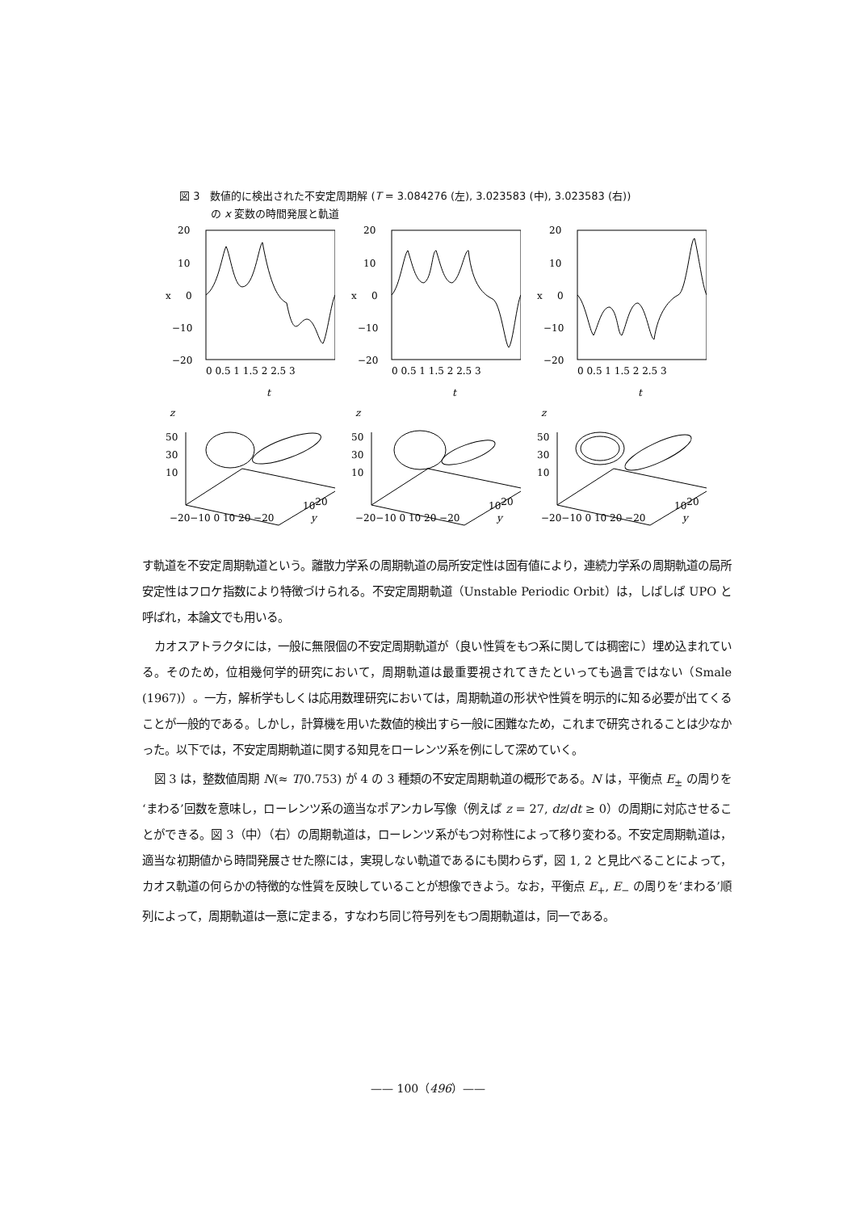図 3　数値的に検出された不安定周期解 (T = 3.084276 (左), 3.023583 (中), 3.023583 (右))
　　　の x 変数の時間発展と軌道
20
10
x
0
−10
−20
0 0.5 1 1.5 2 2.5 3
t
20
10
x
0
−10
−20
0 0.5 1 1.5 2 2.5 3
t
20
10
x
0
−10
−20
0 0.5 1 1.5 2 2.5 3
t
z
50
30
10
−20−10 0 10 20 −20
1020
y
z
50
30
10
−20−10 0 10 20 −20
1020
y
z
50
30
10
−20−10 0 10 20 −20
1020
y
す軌道を不安定周期軌道という。離散力学系の周期軌道の局所安定性は固有値により，連続力学系の周期軌道の局所安定性はフロケ指数により特徴づけられる。不安定周期軌道（Unstable Periodic Orbit）は，しばしば UPO と呼ばれ，本論文でも用いる。
カオスアトラクタには，一般に無限個の不安定周期軌道が（良い性質をもつ系に関しては稠密に）埋め込まれている。そのため，位相幾何学的研究において，周期軌道は最重要視されてきたといっても過言ではない（Smale (1967)）。一方，解析学もしくは応用数理研究においては，周期軌道の形状や性質を明示的に知る必要が出てくることが一般的である。しかし，計算機を用いた数値的検出すら一般に困難なため，これまで研究されることは少なかった。以下では，不安定周期軌道に関する知見をローレンツ系を例にして深めていく。
図 3 は，整数値周期 N(≈ T/0.753) が 4 の 3 種類の不安定周期軌道の概形である。N は，平衡点 E<sub>±</sub> の周りを‘まわる’回数を意味し，ローレンツ系の適当なポアンカレ写像（例えば z = 27, dz/dt ≥ 0）の周期に対応させることができる。図 3（中）（右）の周期軌道は，ローレンツ系がもつ対称性によって移り変わる。不安定周期軌道は，適当な初期値から時間発展させた際には，実現しない軌道であるにも関わらず，図 1, 2 と見比べることによって，カオス軌道の何らかの特徴的な性質を反映していることが想像できよう。なお，平衡点 E<sub>+</sub>, E<sub>−</sub> の周りを‘まわる’順列によって，周期軌道は一意に定まる，すなわち同じ符号列をもつ周期軌道は，同一である。
—— 100（496）——